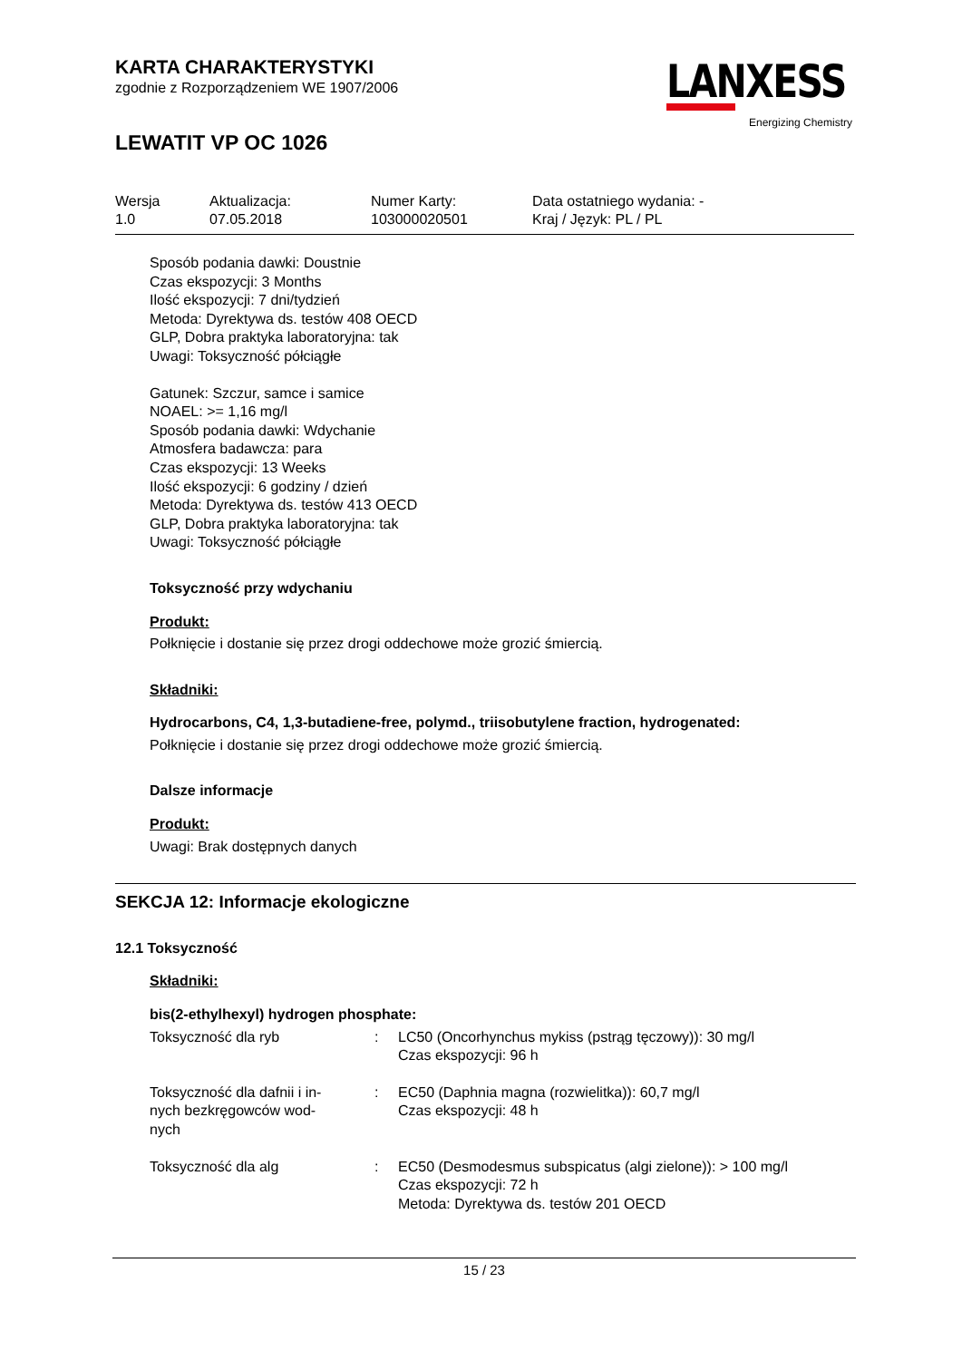KARTA CHARAKTERYSTYKI
zgodnie z Rozporządzeniem WE 1907/2006
LEWATIT VP OC 1026
LANXESS
Energizing Chemistry
| Wersja 1.0 | Aktualizacja: 07.05.2018 | Numer Karty: 103000020501 | Data ostatniego wydania: - Kraj / Język: PL / PL |
Sposób podania dawki: Doustnie
Czas ekspozycji: 3 Months
Ilość ekspozycji: 7 dni/tydzień
Metoda: Dyrektywa ds. testów 408 OECD
GLP, Dobra praktyka laboratoryjna: tak
Uwagi: Toksyczność półciągłe
Gatunek: Szczur, samce i samice
NOAEL: >= 1,16 mg/l
Sposób podania dawki: Wdychanie
Atmosfera badawcza: para
Czas ekspozycji: 13 Weeks
Ilość ekspozycji: 6 godziny / dzień
Metoda: Dyrektywa ds. testów 413 OECD
GLP, Dobra praktyka laboratoryjna: tak
Uwagi: Toksyczność półciągłe
Toksyczność przy wdychaniu
Produkt:
Połknięcie i dostanie się przez drogi oddechowe może grozić śmiercią.
Składniki:
Hydrocarbons, C4, 1,3-butadiene-free, polymd., triisobutylene fraction, hydrogenated:
Połknięcie i dostanie się przez drogi oddechowe może grozić śmiercią.
Dalsze informacje
Produkt:
Uwagi: Brak dostępnych danych
SEKCJA 12: Informacje ekologiczne
12.1 Toksyczność
Składniki:
bis(2-ethylhexyl) hydrogen phosphate:
| Toksyczność dla ryb | : | LC50 (Oncorhynchus mykiss (pstrąg tęczowy)): 30 mg/l Czas ekspozycji: 96 h |
| Toksyczność dla dafnii i in- nych bezkręgowców wod- nych | : | EC50 (Daphnia magna (rozwielitka)): 60,7 mg/l Czas ekspozycji: 48 h |
| Toksyczność dla alg | : | EC50 (Desmodesmus subspicatus (algi zielone)): > 100 mg/l Czas ekspozycji: 72 h Metoda: Dyrektywa ds. testów 201 OECD |
15 / 23